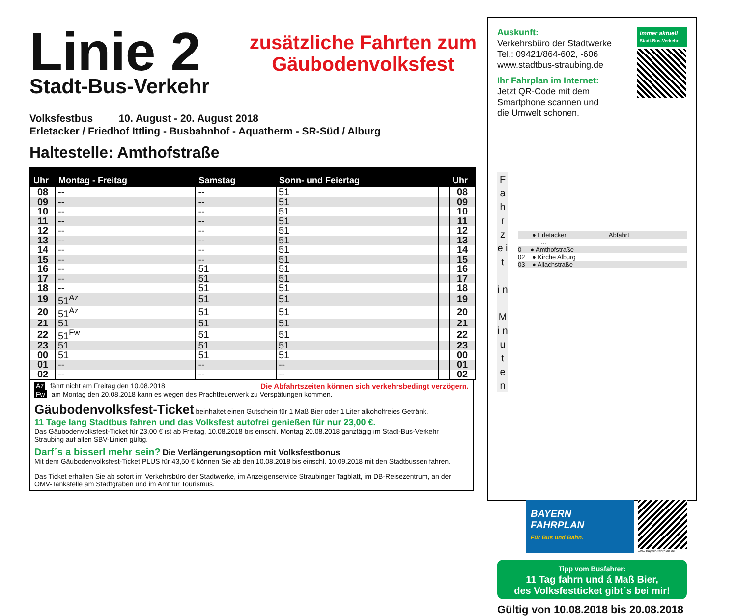Linie 2
Stadt-Bus-Verkehr
zusätzliche Fahrten zum
Gäubodenvolksfest
Volksfestbus 10. August - 20. August 2018
Erletacker / Friedhof Ittling - Busbahnhof - Aquatherm - SR-Süd / Alburg
Haltestelle: Amthofstraße
| Uhr | Montag - Freitag | Samstag | Sonn- und Feiertag | | Uhr |
| --- | --- | --- | --- | --- | --- |
| 08 | -- | -- | 51 | | 08 |
| 09 | -- | -- | 51 | | 09 |
| 10 | -- | -- | 51 | | 10 |
| 11 | -- | -- | 51 | | 11 |
| 12 | -- | -- | 51 | | 12 |
| 13 | -- | -- | 51 | | 13 |
| 14 | -- | -- | 51 | | 14 |
| 15 | -- | -- | 51 | | 15 |
| 16 | -- | 51 | 51 | | 16 |
| 17 | -- | 51 | 51 | | 17 |
| 18 | -- | 51 | 51 | | 18 |
| 19 | 51<sup>Az</sup> | 51 | 51 | | 19 |
| 20 | 51<sup>Az</sup> | 51 | 51 | | 20 |
| 21 | 51 | 51 | 51 | | 21 |
| 22 | 51<sup>Fw</sup> | 51 | 51 | | 22 |
| 23 | 51 | 51 | 51 | | 23 |
| 00 | 51 | 51 | 51 | | 00 |
| 01 | -- | -- | -- | | 01 |
| 02 | -- | -- | -- | | 02 |
Az fährt nicht am Freitag den 10.08.2018 Die Abfahrtszeiten können sich verkehrsbedingt verzögern.
Fw am Montag den 20.08.2018 kann es wegen des Prachtfeuerwerk zu Verspätungen kommen.
Gäubodenvolksfest-Ticket beinhaltet einen Gutschein für 1 Maß Bier oder 1 Liter alkoholfreies Getränk.
11 Tage lang Stadtbus fahren und das Volksfest autofrei genießen für nur 23,00 €.
Das Gäubodenvolksfest-Ticket für 23,00 € ist ab Freitag, 10.08.2018 bis einschl. Montag 20.08.2018 ganztägig im Stadt-Bus-Verkehr Straubing auf allen SBV-Linien gültig.
Darf´s a bisserl mehr sein? Die Verlängerungsoption mit Volksfestbonus
Mit dem Gäubodenvolksfest-Ticket PLUS für 43,50 € können Sie ab den 10.08.2018 bis einschl. 10.09.2018 mit den Stadtbussen fahren.
Das Ticket erhalten Sie ab sofort im Verkehrsbüro der Stadtwerke, im Anzeigenservice Straubinger Tagblatt, im DB-Reisezentrum, an der OMV-Tankstelle am Stadtgraben und im Amt für Tourismus.
Auskunft:
Verkehrsbüro der Stadtwerke
Tel.: 09421/864-602, -606
www.stadtbus-straubing.de
Ihr Fahrplan im Internet:
Jetzt QR-Code mit dem
Smartphone scannen und
die Umwelt schonen.
immer aktuell
Stadt-Bus-Verkehr
F a h r z e i t
i n
M i n u t e n
● Erletacker Abfahrt
...
0 ● Amthofstraße
02 ● Kirche Alburg
03 ● Allachstraße
BAYERN
FAHRPLAN
Für Bus und Bahn.
www.bayern-fahrplan.de
Tipp vom Busfahrer:
11 Tag fahrn und á Maß Bier,
des Volksfestticket gibt´s bei mir!
Gültig von 10.08.2018 bis 20.08.2018